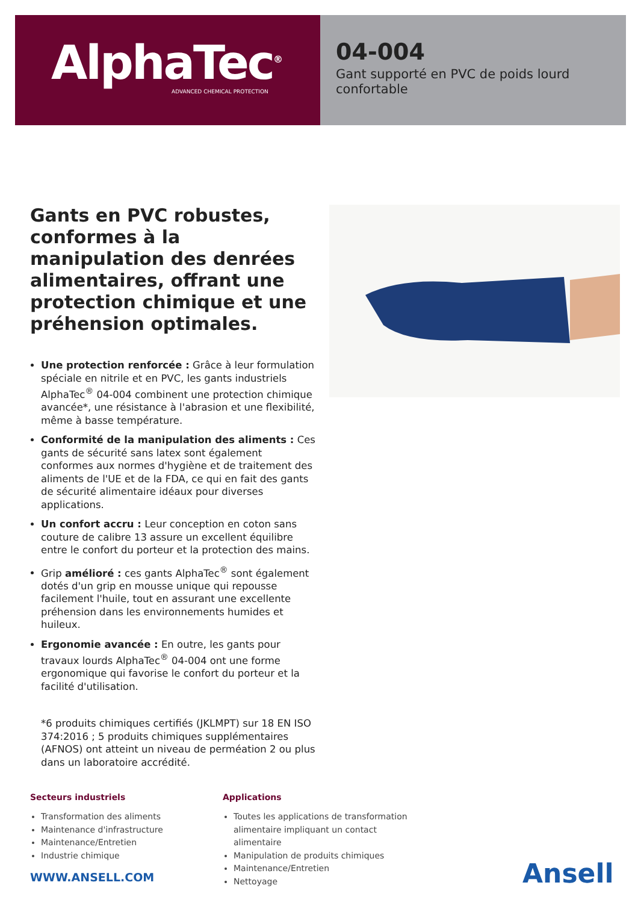AlphaTec<sup>®</sup>
ADVANCED CHEMICAL PROTECTION
04-004
Gant supporté en PVC de poids lourd confortable
Gants en PVC robustes, conformes à la manipulation des denrées alimentaires, offrant une protection chimique et une préhension optimales.
Une protection renforcée : Grâce à leur formulation spéciale en nitrile et en PVC, les gants industriels AlphaTec<sup>®</sup> 04-004 combinent une protection chimique avancée*, une résistance à l'abrasion et une flexibilité, même à basse température.
Conformité de la manipulation des aliments : Ces gants de sécurité sans latex sont également conformes aux normes d'hygiène et de traitement des aliments de l'UE et de la FDA, ce qui en fait des gants de sécurité alimentaire idéaux pour diverses applications.
Un confort accru : Leur conception en coton sans couture de calibre 13 assure un excellent équilibre entre le confort du porteur et la protection des mains.
Grip amélioré : ces gants AlphaTec<sup>®</sup> sont également dotés d'un grip en mousse unique qui repousse facilement l'huile, tout en assurant une excellente préhension dans les environnements humides et huileux.
Ergonomie avancée : En outre, les gants pour travaux lourds AlphaTec<sup>®</sup> 04-004 ont une forme ergonomique qui favorise le confort du porteur et la facilité d'utilisation.
*6 produits chimiques certifiés (JKLMPT) sur 18 EN ISO 374:2016 ; 5 produits chimiques supplémentaires (AFNOS) ont atteint un niveau de perméation 2 ou plus dans un laboratoire accrédité.
Secteurs industriels
Transformation des aliments
Maintenance d'infrastructure
Maintenance/Entretien
Industrie chimique
WWW.ANSELL.COM
Applications
Toutes les applications de transformation alimentaire impliquant un contact alimentaire
Manipulation de produits chimiques
Maintenance/Entretien
Nettoyage
Ansell